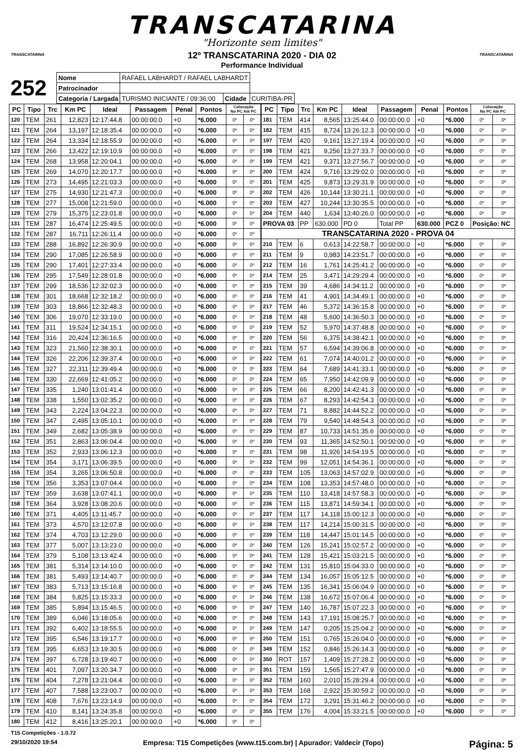TRANSCATARINA
"Horizonte sem limites"
12º TRANSCATARINA 2020 - DIA 02
Performance Individual
TRANSCATARINA TRANSCATARINA
| 252 | Nome | RAFAEL LABHARDT / RAFAEL LABHARDT | | | |
| | Patrocinador | | | | |
| | Categoria / Largada | | TURISMO INICIANTE / 09:36:00 | Cidade | CURITIBA-PR |
| PC | Tipo | Trc | Km PC | Ideal | Passagem | Penal | Pontos | Colocação No PC Até PC | |
| --- | --- | --- | --- | --- | --- | --- | --- | --- | --- |
| 120 | TEM | 261 | 12,823 | 12:17:44.8 | 00:00:00.0 | +0 | *6.000 | 0º | 0º |
| 121 | TEM | 264 | 13,197 | 12:18:35.4 | 00:00:00.0 | +0 | *6.000 | 0º | 0º |
| 122 | TEM | 264 | 13,334 | 12:18:55.9 | 00:00:00.0 | +0 | *6.000 | 0º | 0º |
| 123 | TEM | 266 | 13,422 | 12:19:10.9 | 00:00:00.0 | +0 | *6.000 | 0º | 0º |
| 124 | TEM | 268 | 13,958 | 12:20:04.1 | 00:00:00.0 | +0 | *6.000 | 0º | 0º |
| 125 | TEM | 269 | 14,070 | 12:20:17.7 | 00:00:00.0 | +0 | *6.000 | 0º | 0º |
| 126 | TEM | 273 | 14,495 | 12:21:03.3 | 00:00:00.0 | +0 | *6.000 | 0º | 0º |
| 127 | TEM | 275 | 14,930 | 12:21:47.3 | 00:00:00.0 | +0 | *6.000 | 0º | 0º |
| 128 | TEM | 277 | 15,008 | 12:21:59.0 | 00:00:00.0 | +0 | *6.000 | 0º | 0º |
| 129 | TEM | 279 | 15,375 | 12:23:01.8 | 00:00:00.0 | +0 | *6.000 | 0º | 0º |
| 131 | TEM | 287 | 16,474 | 12:25:49.5 | 00:00:00.0 | +0 | *6.000 | 0º | 0º |
| 132 | TEM | 287 | 16,711 | 12:26:11.4 | 00:00:00.0 | +0 | *6.000 | 0º | 0º |
| 133 | TEM | 288 | 16,892 | 12:26:30.9 | 00:00:00.0 | +0 | *6.000 | 0º | 0º |
| 134 | TEM | 290 | 17,085 | 12:26:58.9 | 00:00:00.0 | +0 | *6.000 | 0º | 0º |
| 135 | TEM | 290 | 17,401 | 12:27:33.4 | 00:00:00.0 | +0 | *6.000 | 0º | 0º |
| 136 | TEM | 295 | 17,549 | 12:28:01.8 | 00:00:00.0 | +0 | *6.000 | 0º | 0º |
| 137 | TEM | 299 | 18,536 | 12:32:02.3 | 00:00:00.0 | +0 | *6.000 | 0º | 0º |
| 138 | TEM | 301 | 18,668 | 12:32:18.2 | 00:00:00.0 | +0 | *6.000 | 0º | 0º |
| 139 | TEM | 303 | 18,866 | 12:32:48.3 | 00:00:00.0 | +0 | *6.000 | 0º | 0º |
| 140 | TEM | 306 | 19,070 | 12:33:19.0 | 00:00:00.0 | +0 | *6.000 | 0º | 0º |
| 141 | TEM | 311 | 19,524 | 12:34:15.1 | 00:00:00.0 | +0 | *6.000 | 0º | 0º |
| 142 | TEM | 316 | 20,424 | 12:36:16.5 | 00:00:00.0 | +0 | *6.000 | 0º | 0º |
| 143 | TEM | 323 | 21,560 | 12:38:30.1 | 00:00:00.0 | +0 | *6.000 | 0º | 0º |
| 144 | TEM | 326 | 22,206 | 12:39:37.4 | 00:00:00.0 | +0 | *6.000 | 0º | 0º |
| 145 | TEM | 327 | 22,311 | 12:39:49.4 | 00:00:00.0 | +0 | *6.000 | 0º | 0º |
| 146 | TEM | 330 | 22,669 | 12:41:05.2 | 00:00:00.0 | +0 | *6.000 | 0º | 0º |
| 147 | TEM | 335 | 1,240 | 13:01:41.4 | 00:00:00.0 | +0 | *6.000 | 0º | 0º |
| 148 | TEM | 338 | 1,550 | 13:02:35.2 | 00:00:00.0 | +0 | *6.000 | 0º | 0º |
| 149 | TEM | 343 | 2,224 | 13:04:22.3 | 00:00:00.0 | +0 | *6.000 | 0º | 0º |
| 150 | TEM | 347 | 2,495 | 13:05:10.1 | 00:00:00.0 | +0 | *6.000 | 0º | 0º |
| 151 | TEM | 349 | 2,682 | 13:05:38.9 | 00:00:00.0 | +0 | *6.000 | 0º | 0º |
| 152 | TEM | 351 | 2,863 | 13:06:04.4 | 00:00:00.0 | +0 | *6.000 | 0º | 0º |
| 153 | TEM | 352 | 2,933 | 13:06:12.3 | 00:00:00.0 | +0 | *6.000 | 0º | 0º |
| 154 | TEM | 354 | 3,171 | 13:06:39.5 | 00:00:00.0 | +0 | *6.000 | 0º | 0º |
| 155 | TEM | 354 | 3,265 | 13:06:50.8 | 00:00:00.0 | +0 | *6.000 | 0º | 0º |
| 156 | TEM | 356 | 3,353 | 13:07:04.4 | 00:00:00.0 | +0 | *6.000 | 0º | 0º |
| 157 | TEM | 359 | 3,638 | 13:07:41.1 | 00:00:00.0 | +0 | *6.000 | 0º | 0º |
| 158 | TEM | 364 | 3,928 | 13:08:20.6 | 00:00:00.0 | +0 | *6.000 | 0º | 0º |
| 160 | TEM | 371 | 4,405 | 13:11:45.7 | 00:00:00.0 | +0 | *6.000 | 0º | 0º |
| 161 | TEM | 373 | 4,570 | 13:12:07.8 | 00:00:00.0 | +0 | *6.000 | 0º | 0º |
| 162 | TEM | 374 | 4,703 | 13:12:29.0 | 00:00:00.0 | +0 | *6.000 | 0º | 0º |
| 163 | TEM | 377 | 5,007 | 13:13:23.0 | 00:00:00.0 | +0 | *6.000 | 0º | 0º |
| 164 | TEM | 379 | 5,108 | 13:13:42.4 | 00:00:00.0 | +0 | *6.000 | 0º | 0º |
| 165 | TEM | 381 | 5,314 | 13:14:10.0 | 00:00:00.0 | +0 | *6.000 | 0º | 0º |
| 166 | TEM | 381 | 5,493 | 13:14:40.7 | 00:00:00.0 | +0 | *6.000 | 0º | 0º |
| 167 | TEM | 383 | 5,713 | 13:15:16.8 | 00:00:00.0 | +0 | *6.000 | 0º | 0º |
| 168 | TEM | 384 | 5,825 | 13:15:33.3 | 00:00:00.0 | +0 | *6.000 | 0º | 0º |
| 169 | TEM | 385 | 5,894 | 13:15:46.5 | 00:00:00.0 | +0 | *6.000 | 0º | 0º |
| 170 | TEM | 389 | 6,046 | 13:18:05.6 | 00:00:00.0 | +0 | *6.000 | 0º | 0º |
| 171 | TEM | 392 | 6,402 | 13:18:55.5 | 00:00:00.0 | +0 | *6.000 | 0º | 0º |
| 172 | TEM | 395 | 6,546 | 13:19:17.7 | 00:00:00.0 | +0 | *6.000 | 0º | 0º |
| 173 | TEM | 395 | 6,653 | 13:19:30.5 | 00:00:00.0 | +0 | *6.000 | 0º | 0º |
| 174 | TEM | 397 | 6,728 | 13:19:40.7 | 00:00:00.0 | +0 | *6.000 | 0º | 0º |
| 175 | TEM | 401 | 7,097 | 13:20:34.7 | 00:00:00.0 | +0 | *6.000 | 0º | 0º |
| 176 | TEM | 404 | 7,278 | 13:21:04.4 | 00:00:00.0 | +0 | *6.000 | 0º | 0º |
| 177 | TEM | 407 | 7,588 | 13:23:00.7 | 00:00:00.0 | +0 | *6.000 | 0º | 0º |
| 178 | TEM | 408 | 7,676 | 13:23:14.9 | 00:00:00.0 | +0 | *6.000 | 0º | 0º |
| 179 | TEM | 410 | 8,141 | 13:24:35.8 | 00:00:00.0 | +0 | *6.000 | 0º | 0º |
| 180 | TEM | 412 | 8,416 | 13:25:20.1 | 00:00:00.0 | +0 | *6.000 | 0º | 0º |
| PC | Tipo | Trc | Km PC | Ideal | Passagem | Penal | Pontos | Colocação No PC Até PC | |
| --- | --- | --- | --- | --- | --- | --- | --- | --- | --- |
| 181 | TEM | 414 | 8,565 | 13:25:44.0 | 00:00:00.0 | +0 | *6.000 | 0º | 0º |
| 182 | TEM | 415 | 8,724 | 13:26:12.3 | 00:00:00.0 | +0 | *6.000 | 0º | 0º |
| 197 | TEM | 420 | 9,161 | 13:27:19.4 | 00:00:00.0 | +0 | *6.000 | 0º | 0º |
| 198 | TEM | 421 | 9,256 | 13:27:33.7 | 00:00:00.0 | +0 | *6.000 | 0º | 0º |
| 199 | TEM | 421 | 9,371 | 13:27:56.7 | 00:00:00.0 | +0 | *6.000 | 0º | 0º |
| 200 | TEM | 424 | 9,716 | 13:29:02.0 | 00:00:00.0 | +0 | *6.000 | 0º | 0º |
| 201 | TEM | 425 | 9,873 | 13:29:31.9 | 00:00:00.0 | +0 | *6.000 | 0º | 0º |
| 202 | TEM | 426 | 10,144 | 13:30:21.1 | 00:00:00.0 | +0 | *6.000 | 0º | 0º |
| 203 | TEM | 427 | 10,244 | 13:30:35.5 | 00:00:00.0 | +0 | *6.000 | 0º | 0º |
| 204 | TEM | 440 | 1,634 | 13:40:26.0 | 00:00:00.0 | +0 | *6.000 | 0º | 0º |
| PROVA 03 | | PP | 630.000 | PD 0 | Total PP | 630.000 | PCZ 0 | Posição: NC | |
| TRANSCATARINA 2020 - PROVA 04 | | | | | | | | | |
| 210 | TEM | 6 | 0,613 | 14:22:58.7 | 00:00:00.0 | +0 | *6.000 | 0º | 0º |
| 211 | TEM | 9 | 0,983 | 14:23:51.7 | 00:00:00.0 | +0 | *6.000 | 0º | 0º |
| 212 | TEM | 16 | 1,761 | 14:25:41.2 | 00:00:00.0 | +0 | *6.000 | 0º | 0º |
| 214 | TEM | 25 | 3,471 | 14:29:29.4 | 00:00:00.0 | +0 | *6.000 | 0º | 0º |
| 215 | TEM | 39 | 4,686 | 14:34:11.2 | 00:00:00.0 | +0 | *6.000 | 0º | 0º |
| 216 | TEM | 41 | 4,901 | 14:34:49.1 | 00:00:00.0 | +0 | *6.000 | 0º | 0º |
| 217 | TEM | 46 | 5,372 | 14:36:15.8 | 00:00:00.0 | +0 | *6.000 | 0º | 0º |
| 218 | TEM | 48 | 5,600 | 14:36:50.3 | 00:00:00.0 | +0 | *6.000 | 0º | 0º |
| 219 | TEM | 52 | 5,970 | 14:37:48.8 | 00:00:00.0 | +0 | *6.000 | 0º | 0º |
| 220 | TEM | 56 | 6,375 | 14:38:42.1 | 00:00:00.0 | +0 | *6.000 | 0º | 0º |
| 221 | TEM | 57 | 6,594 | 14:39:06.8 | 00:00:00.0 | +0 | *6.000 | 0º | 0º |
| 222 | TEM | 61 | 7,074 | 14:40:01.2 | 00:00:00.0 | +0 | *6.000 | 0º | 0º |
| 223 | TEM | 64 | 7,689 | 14:41:33.1 | 00:00:00.0 | +0 | *6.000 | 0º | 0º |
| 224 | TEM | 65 | 7,950 | 14:42:09.9 | 00:00:00.0 | +0 | *6.000 | 0º | 0º |
| 225 | TEM | 66 | 8,200 | 14:42:41.3 | 00:00:00.0 | +0 | *6.000 | 0º | 0º |
| 226 | TEM | 67 | 8,293 | 14:42:54.3 | 00:00:00.0 | +0 | *6.000 | 0º | 0º |
| 227 | TEM | 71 | 8,882 | 14:44:52.2 | 00:00:00.0 | +0 | *6.000 | 0º | 0º |
| 228 | TEM | 79 | 9,540 | 14:48:54.3 | 00:00:00.0 | +0 | *6.000 | 0º | 0º |
| 229 | TEM | 87 | 10,733 | 14:51:35.6 | 00:00:00.0 | +0 | *6.000 | 0º | 0º |
| 230 | TEM | 93 | 11,365 | 14:52:50.1 | 00:00:00.0 | +0 | *6.000 | 0º | 0º |
| 231 | TEM | 98 | 11,926 | 14:54:19.5 | 00:00:00.0 | +0 | *6.000 | 0º | 0º |
| 232 | TEM | 99 | 12,051 | 14:54:36.1 | 00:00:00.0 | +0 | *6.000 | 0º | 0º |
| 233 | TEM | 105 | 13,063 | 14:57:02.9 | 00:00:00.0 | +0 | *6.000 | 0º | 0º |
| 234 | TEM | 108 | 13,353 | 14:57:48.0 | 00:00:00.0 | +0 | *6.000 | 0º | 0º |
| 235 | TEM | 110 | 13,418 | 14:57:58.3 | 00:00:00.0 | +0 | *6.000 | 0º | 0º |
| 236 | TEM | 115 | 13,871 | 14:59:34.1 | 00:00:00.0 | +0 | *6.000 | 0º | 0º |
| 237 | TEM | 117 | 14,118 | 15:00:12.3 | 00:00:00.0 | +0 | *6.000 | 0º | 0º |
| 238 | TEM | 117 | 14,214 | 15:00:31.5 | 00:00:00.0 | +0 | *6.000 | 0º | 0º |
| 239 | TEM | 118 | 14,447 | 15:01:14.5 | 00:00:00.0 | +0 | *6.000 | 0º | 0º |
| 240 | TEM | 126 | 15,241 | 15:02:57.2 | 00:00:00.0 | +0 | *6.000 | 0º | 0º |
| 241 | TEM | 128 | 15,421 | 15:03:21.5 | 00:00:00.0 | +0 | *6.000 | 0º | 0º |
| 242 | TEM | 131 | 15,810 | 15:04:33.0 | 00:00:00.0 | +0 | *6.000 | 0º | 0º |
| 244 | TEM | 134 | 16,057 | 15:05:12.5 | 00:00:00.0 | +0 | *6.000 | 0º | 0º |
| 245 | TEM | 135 | 16,341 | 15:06:04.9 | 00:00:00.0 | +0 | *6.000 | 0º | 0º |
| 246 | TEM | 138 | 16,672 | 15:07:06.4 | 00:00:00.0 | +0 | *6.000 | 0º | 0º |
| 247 | TEM | 140 | 16,787 | 15:07:22.3 | 00:00:00.0 | +0 | *6.000 | 0º | 0º |
| 248 | TEM | 143 | 17,191 | 15:08:25.7 | 00:00:00.0 | +0 | *6.000 | 0º | 0º |
| 249 | TEM | 147 | 0,205 | 15:25:04.2 | 00:00:00.0 | +0 | *6.000 | 0º | 0º |
| 250 | TEM | 151 | 0,765 | 15:26:04.0 | 00:00:00.0 | +0 | *6.000 | 0º | 0º |
| 349 | TEM | 152 | 0,846 | 15:26:14.3 | 00:00:00.0 | +0 | *6.000 | 0º | 0º |
| 350 | ROT | 157 | 1,409 | 15:27:28.2 | 00:00:00.0 | +0 | *6.000 | 0º | 0º |
| 351 | TEM | 159 | 1,565 | 15:27:47.9 | 00:00:00.0 | +0 | *6.000 | 0º | 0º |
| 352 | TEM | 160 | 2,010 | 15:28:29.4 | 00:00:00.0 | +0 | *6.000 | 0º | 0º |
| 353 | TEM | 168 | 2,922 | 15:30:59.2 | 00:00:00.0 | +0 | *6.000 | 0º | 0º |
| 354 | TEM | 172 | 3,291 | 15:31:46.2 | 00:00:00.0 | +0 | *6.000 | 0º | 0º |
| 355 | TEM | 176 | 4,004 | 15:33:21.5 | 00:00:00.0 | +0 | *6.000 | 0º | 0º |
T15 Competições - 1.0.72
29/10/2020 19:54 Empresa: T15 Competições (www.t15.com.br) | Apurador: Valdecir (Topo) Página: 5